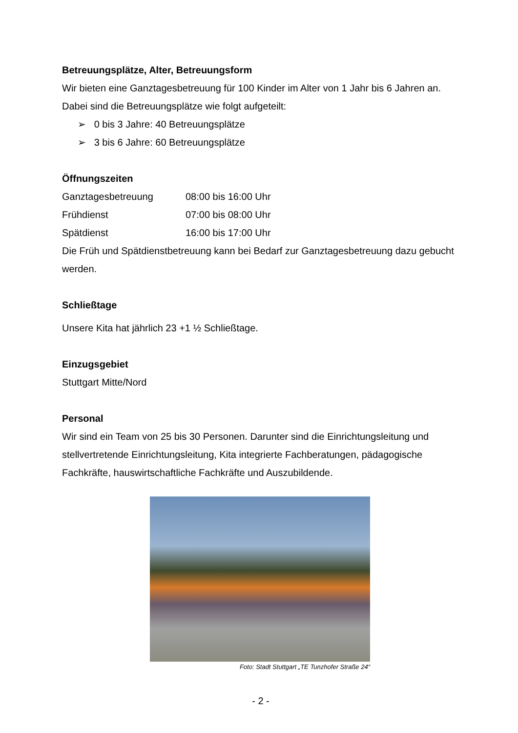Betreuungsplätze, Alter, Betreuungsform
Wir bieten eine Ganztagesbetreuung für 100 Kinder im Alter von 1 Jahr bis 6 Jahren an. Dabei sind die Betreuungsplätze wie folgt aufgeteilt:
➢ 0 bis 3 Jahre: 40 Betreuungsplätze
➢ 3 bis 6 Jahre: 60 Betreuungsplätze
Öffnungszeiten
Ganztagesbetreuung 08:00 bis 16:00 Uhr
Frühdienst 07:00 bis 08:00 Uhr
Spätdienst 16:00 bis 17:00 Uhr
Die Früh und Spätdienstbetreuung kann bei Bedarf zur Ganztagesbetreuung dazu gebucht werden.
Schließtage
Unsere Kita hat jährlich 23 +1 ½ Schließtage.
Einzugsgebiet
Stuttgart Mitte/Nord
Personal
Wir sind ein Team von 25 bis 30 Personen. Darunter sind die Einrichtungsleitung und stellvertretende Einrichtungsleitung, Kita integrierte Fachberatungen, pädagogische Fachkräfte, hauswirtschaftliche Fachkräfte und Auszubildende.
Foto: Stadt Stuttgart „TE Tunzhofer Straße 24“
- 2 -